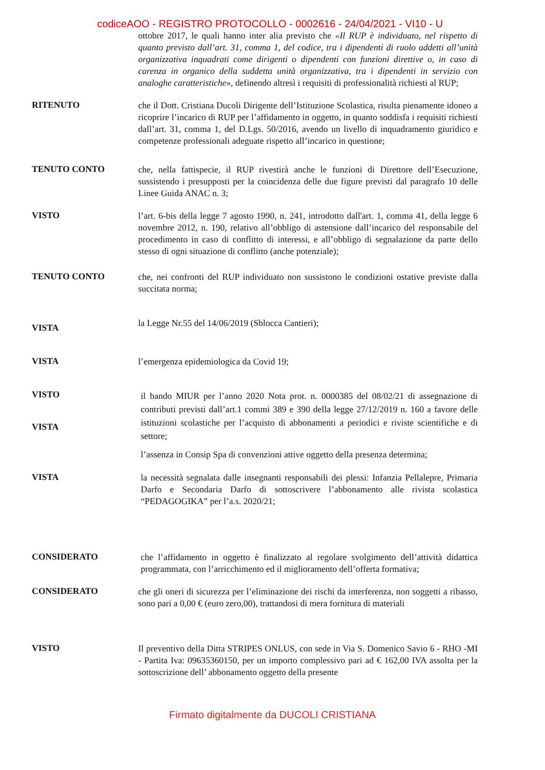codiceAOO - REGISTRO PROTOCOLLO - 0002616 - 24/04/2021 - VI10 - U
ottobre 2017, le quali hanno inter alia previsto che «Il RUP è individuato, nel rispetto di quanto previsto dall’art. 31, comma 1, del codice, tra i dipendenti di ruolo addetti all’unità organizzativa inquadrati come dirigenti o dipendenti con funzioni direttive o, in caso di carenza in organico della suddetta unità organizzativa, tra i dipendenti in servizio con analoghe caratteristiche», definendo altresì i requisiti di professionalità richiesti al RUP;
RITENUTO
che il Dott. Cristiana Ducoli Dirigente dell’Istituzione Scolastica, risulta pienamente idoneo a ricoprire l’incarico di RUP per l’affidamento in oggetto, in quanto soddisfa i requisiti richiesti dall’art. 31, comma 1, del D.Lgs. 50/2016, avendo un livello di inquadramento giuridico e competenze professionali adeguate rispetto all’incarico in questione;
TENUTO CONTO
che, nella fattispecie, il RUP rivestirà anche le funzioni di Direttore dell’Esecuzione, sussistendo i presupposti per la coincidenza delle due figure previsti dal paragrafo 10 delle Linee Guida ANAC n. 3;
VISTO
l’art. 6-bis della legge 7 agosto 1990, n. 241, introdotto dall'art. 1, comma 41, della legge 6 novembre 2012, n. 190, relativo all’obbligo di astensione dall’incarico del responsabile del procedimento in caso di conflitto di interessi, e all’obbligo di segnalazione da parte dello stesso di ogni situazione di conflitto (anche potenziale);
TENUTO CONTO
che, nei confronti del RUP individuato non sussistono le condizioni ostative previste dalla succitata norma;
VISTA
la Legge Nr.55 del 14/06/2019 (Sblocca Cantieri);
VISTA
l’emergenza epidemiologica da Covid 19;
VISTO
VISTA
il bando MIUR per l’anno 2020 Nota prot. n. 0000385 del 08/02/21 di assegnazione di contributi previsti dall’art.1 commi 389 e 390 della legge 27/12/2019 n. 160 a favore delle istituzioni scolastiche per l’acquisto di abbonamenti a periodici e riviste scientifiche e di settore;
l’assenza in Consip Spa di convenzioni attive oggetto della presenza determina;
VISTA
la necessità segnalata dalle insegnanti responsabili dei plessi: Infanzia Pellalepre, Primaria Darfo e Secondaria Darfo di sottoscrivere l’abbonamento alle rivista scolastica “PEDAGOGIKA” per l’a.s. 2020/21;
CONSIDERATO
che l’affidamento in oggetto è finalizzato al regolare svolgimento dell’attività didattica programmata, con l’arricchimento ed il miglioramento dell’offerta formativa;
CONSIDERATO
che gli oneri di sicurezza per l’eliminazione dei rischi da interferenza, non soggetti a ribasso, sono pari a 0,00 € (euro zero,00), trattandosi di mera fornitura di materiali
VISTO
Il preventivo della Ditta STRIPES ONLUS, con sede in Via S. Domenico Savio 6 - RHO -MI - Partita Iva: 09635360150, per un importo complessivo pari ad € 162,00 IVA assolta per la sottoscrizione dell’ abbonamento oggetto della presente
Firmato digitalmente da DUCOLI CRISTIANA